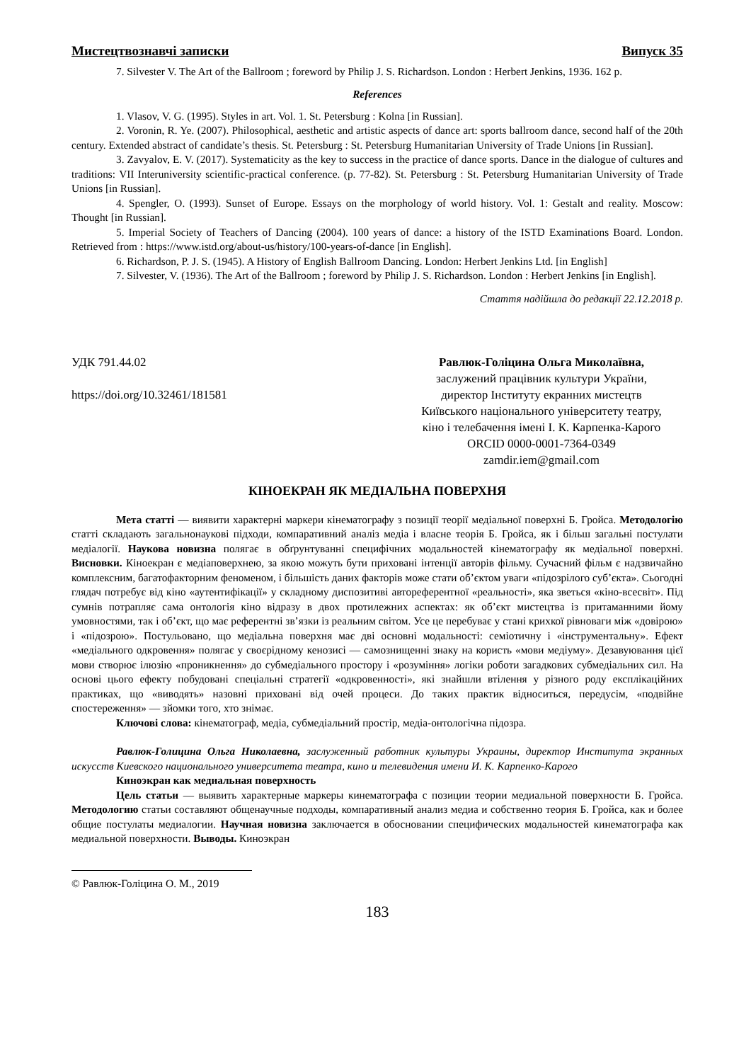Мистецтвознавчі записки Випуск 35
7. Silvester V. The Art of the Ballroom ; foreword by Philip J. S. Richardson. London : Herbert Jenkins, 1936. 162 p.
References
1. Vlasov, V. G. (1995). Styles in art. Vol. 1. St. Petersburg : Kolna [in Russian].
2. Voronin, R. Ye. (2007). Philosophical, aesthetic and artistic aspects of dance art: sports ballroom dance, second half of the 20th century. Extended abstract of candidate’s thesis. St. Petersburg : St. Petersburg Humanitarian University of Trade Unions [in Russian].
3. Zavyalov, E. V. (2017). Systematicity as the key to success in the practice of dance sports. Dance in the dialogue of cultures and traditions: VII Interuniversity scientific-practical conference. (p. 77-82). St. Petersburg : St. Petersburg Humanitarian University of Trade Unions [in Russian].
4. Spengler, O. (1993). Sunset of Europe. Essays on the morphology of world history. Vol. 1: Gestalt and reality. Moscow: Thought [in Russian].
5. Imperial Society of Teachers of Dancing (2004). 100 years of dance: a history of the ISTD Examinations Board. London. Retrieved from : https://www.istd.org/about-us/history/100-years-of-dance [in English].
6. Richardson, P. J. S. (1945). A History of English Ballroom Dancing. London: Herbert Jenkins Ltd. [in English]
7. Silvester, V. (1936). The Art of the Ballroom ; foreword by Philip J. S. Richardson. London : Herbert Jenkins [in English].
Стаття надійшла до редакції 22.12.2018 р.
УДК 791.44.02
https://doi.org/10.32461/181581
Равлюк-Голіцина Ольга Миколаївна,
заслужений працівник культури України,
директор Інституту екранних мистецтв
Київського національного університету театру,
кіно і телебачення імені І. К. Карпенка-Карого
ORCID 0000-0001-7364-0349
zamdir.iem@gmail.com
КІНОЕКРАН ЯК МЕДІАЛЬНА ПОВЕРХНЯ
Мета статті — виявити характерні маркери кінематографу з позиції теорії медіальної поверхні Б. Гройса. Методологію статті складають загальнонаукові підходи, компаративний аналіз медіа і власне теорія Б. Гройса, як і більш загальні постулати медіалогії. Наукова новизна полягає в обґрунтуванні специфічних модальностей кінематографу як медіальної поверхні. Висновки. Кіноекран є медіаповерхнею, за якою можуть бути приховані інтенції авторів фільму. Сучасний фільм є надзвичайно комплексним, багатофакторним феноменом, і більшість даних факторів може стати об’єктом уваги «підозрілого суб’єкта». Сьогодні глядач потребує від кіно «аутентифікації» у складному диспозитиві автореферентної «реальності», яка зветься «кіно-всесвіт». Під сумнів потрапляє сама онтологія кіно відразу в двох протилежних аспектах: як об’єкт мистецтва із притаманними йому умовностями, так і об’єкт, що має референтні зв’язки із реальним світом. Усе це перебуває у стані крихкої рівноваги між «довірою» і «підозрою». Постульовано, що медіальна поверхня має дві основні модальності: семіотичну і «інструментальну». Ефект «медіального одкровення» полягає у своєрідному кенозисі — самознищенні знаку на користь «мови медіуму». Дезавуювання цієї мови створює ілюзію «проникнення» до субмедіального простору і «розуміння» логіки роботи загадкових субмедіальних сил. На основі цього ефекту побудовані спеціальні стратегії «одкровенності», які знайшли втілення у різного роду експлікаційних практиках, що «виводять» назовні приховані від очей процеси. До таких практик відноситься, передусім, «подвійне спостереження» — зйомки того, хто знімає.
Ключові слова: кінематограф, медіа, субмедіальний простір, медіа-онтологічна підозра.
Равлюк-Голицина Ольга Николаевна, заслуженный работник культуры Украины, директор Института экранных искусств Киевского национального университета театра, кино и телевидения имени И. К. Карпенко-Карого
Киноэкран как медиальная поверхность
Цель статьи — выявить характерные маркеры кинематографа с позиции теории медиальной поверхности Б. Гройса. Методологию статьи составляют общенаучные подходы, компаративный анализ медиа и собственно теория Б. Гройса, как и более общие постулаты медиалогии. Научная новизна заключается в обосновании специфических модальностей кинематографа как медиальной поверхности. Выводы. Киноэкран
© Равлюк-Голіцина О. М., 2019
183